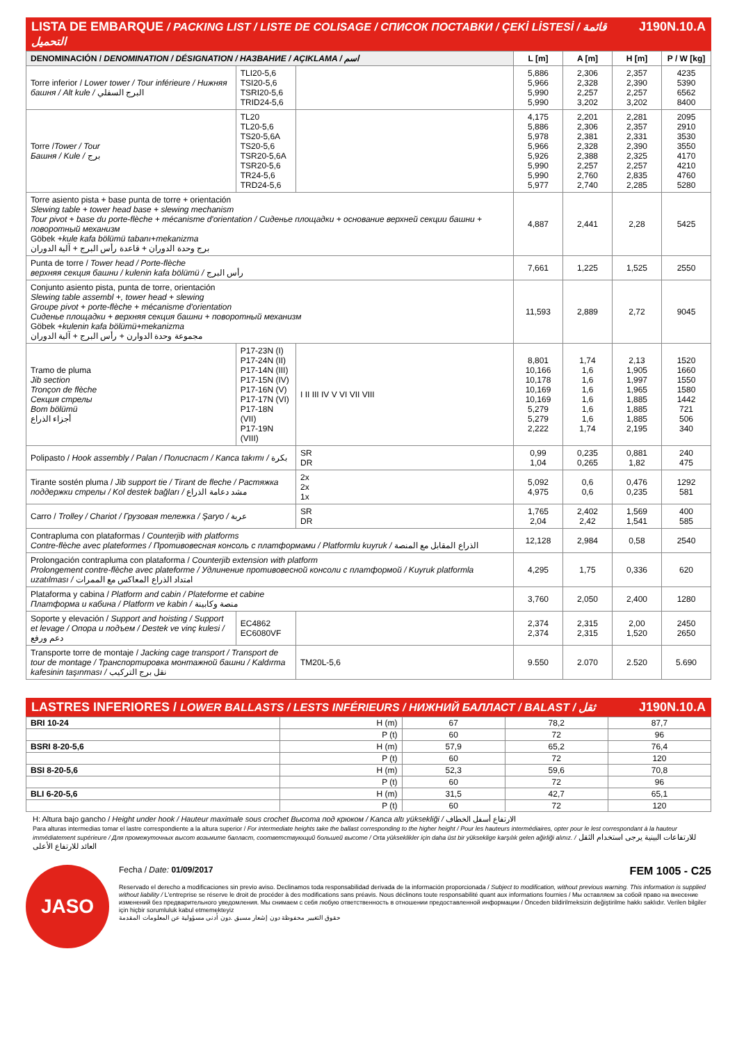LISTA DE EMBARQUE / PACKING LIST / LISTE DE COLISAGE / СПИСОК ПОСТАВКИ / ÇEKİ LİSTESİ / قائمة التحميل J190N.10.A
| DENOMINACIÓN / DENOMINATION / DÉSIGNATION / НАЗВАНИЕ / AÇIKLAMA / اسم | | | L [m] | A [m] | H [m] | P / W [kg] |
| --- | --- | --- | --- | --- | --- | --- |
| Torre inferior / Lower tower / Tour inférieure / Нижняя башня / Alt kule / البرج السفلي | TLI20-5,6 TSI20-5,6 TSRI20-5,6 TRID24-5,6 | | 5,886 5,966 5,990 5,990 | 2,306 2,328 2,257 3,202 | 2,357 2,390 2,257 3,202 | 4235 5390 6562 8400 |
| Torre / Tower / Tour Башня / Kule / برج | TL20 TL20-5,6 TS20-5,6A TS20-5,6 TSR20-5,6A TSR20-5,6 TR24-5,6 TRD24-5,6 | | 4,175 5,886 5,978 5,966 5,926 5,990 5,990 5,977 | 2,201 2,306 2,381 2,328 2,388 2,257 2,760 2,740 | 2,281 2,357 2,331 2,390 2,325 2,257 2,835 2,285 | 2095 2910 3530 3550 4170 4210 4760 5280 |
| Torre asiento pista + base punta de torre + orientación Slewing table + tower head base + slewing mechanism Tour pivot + base du porte-flèche + mécanisme d'orientation / Сиденье площадки + основание верхней секции башни + поворотный механизм Göbek + kule kafa bölümü tabanı+mekanizma برج وحدة الدوران + قاعدة رأس البرج + آلية الدوران | | | 4,887 | 2,441 | 2,28 | 5425 |
| Punta de torre / Tower head / Porte-flèche верхняя секция башни / kulenin kafa bölümü / رأس البرج | | | 7,661 | 1,225 | 1,525 | 2550 |
| Conjunto asiento pista, punta de torre, orientación Slewing table assembl +, tower head + slewing Groupe pivot + porte-flèche + mécanisme d'orientation Сиденье площадки + верхняя секция башни + поворотный механизм Göbek + kulenin kafa bölümü+mekanizma مجموعة وحدة الدوارن + رأس البرج + آلية الدوران | | | 11,593 | 2,889 | 2,72 | 9045 |
| Tramo de pluma Jib section Tronçon de flèche Секция стрелы Bom bölümü أجزاء الذراع | P17-23N (I) P17-24N (II) P17-14N (III) P17-15N (IV) P17-16N (V) P17-17N (VI) P17-18N (VII) P17-19N (VIII) | I II III IV V VI VII VIII | 8,801 10,166 10,178 10,169 10,169 5,279 5,279 2,222 | 1,74 1,6 1,6 1,6 1,6 1,6 1,6 1,74 | 2,13 1,905 1,997 1,965 1,885 1,885 1,885 2,195 | 1520 1660 1550 1580 1442 721 506 340 |
| Polipasto / Hook assembly / Palan / Полиспаст / Kanca takımı / بكرة | | SR DR | 0,99 1,04 | 0,235 0,265 | 0,881 1,82 | 240 475 |
| Tirante sostén pluma / Jib support tie / Tirant de fleche / Растяжка поддержки стрелы / Kol destek bağları / مشد دعامة الذراع | | 2x 2x 1x | 5,092 4,975 | 0,6 0,6 | 0,476 0,235 | 1292 581 |
| Carro / Trolley / Chariot / Грузовая тележка / Şaryo / عربة | | SR DR | 1,765 2,04 | 2,402 2,42 | 1,569 1,541 | 400 585 |
| Contrapluma con plataformas / Counterjib with platforms Contre-flèche avec plateformes / Противовесная консоль с платформами / Platformlu kuyruk / الذراع المقابل مع المنصة | | | 12,128 | 2,984 | 0,58 | 2540 |
| Prolongación contrapluma con plataforma / Counterjib extension with platform Prolongement contre-flèche avec plateforme / Удлинение противовесной консоли с платформой / Kuyruk platformla uzatılması / امتداد الذراع المعاكس مع الممرات | | | 4,295 | 1,75 | 0,336 | 620 |
| Plataforma y cabina / Platform and cabin / Plateforme et cabine Платформа и кабина / Platform ve kabin / منصة وكابينة | | | 3,760 | 2,050 | 2,400 | 1280 |
| Soporte y elevación / Support and hoisting / Support et levage / Опора и подъем / Destek ve vinç kulesi / دعم ورفع | EC4862 EC6080VF | | 2,374 2,374 | 2,315 2,315 | 2,00 1,520 | 2450 2650 |
| Transporte torre de montaje / Jacking cage transport / Transport de tour de montage / Транспортировка монтажной башни / Kaldırma kafesinin taşınması / نقل برج التركيب | | TM20L-5,6 | 9.550 | 2.070 | 2.520 | 5.690 |
LASTRES INFERIORES / LOWER BALLASTS / LESTS INFÉRIEURS / НИЖНИЙ БАЛЛАСТ / BALAST / ثقل J190N.10.A
| BRI 10-24 | H (m) | 67 | 78,2 | 87,7 |
| | P (t) | 60 | 72 | 96 |
| BSRI 8-20-5,6 | H (m) | 57,9 | 65,2 | 76,4 |
| | P (t) | 60 | 72 | 120 |
| BSI 8-20-5,6 | H (m) | 52,3 | 59,6 | 70,8 |
| | P (t) | 60 | 72 | 96 |
| BLI 6-20-5,6 | H (m) | 31,5 | 42,7 | 65,1 |
| | P (t) | 60 | 72 | 120 |
H: Altura bajo gancho / Height under hook / Hauteur maximale sous crochet Высота под крюком / Kanca altı yüksekliği / الارتفاع أسفل الخطاف
Para alturas intermedias tomar el lastre correspondiente a la altura superior / For intermediate heights take the ballast corresponding to the higher height / Pour les hauteurs intermédiaires, opter pour le lest correspondant à la hauteur immédiatement supérieure / Для промежуточных высот возьмите балласт, соответствующий большей высоте / Orta yükseklikler için daha üst bir yükseklige karşılık gelen ağirliği alınız. / للارتفاعات البينية يرجى استخدام الثقل العائد للارتفاع الأعلى
JASO
Fecha / Date: 01/09/2017 FEM 1005 - C25
Reservado el derecho a modificaciones sin previo aviso. Declinamos toda responsabilidad derivada de la información proporcionada / Subject to modification, without previous warning. This information is supplied without liability / L'entreprise se réserve le droit de procéder à des modifications sans préavis. Nous déclinons toute responsabilité quant aux informations fournies / Мы оставляем за собой право на внесение изменений без предварительного уведомления. Мы снимаем с себя любую ответственность в отношении предоставленной информации / Önceden bildirilmeksizin değiştirilme hakkı saklıdır. Verilen bilgiler için hiçbir sorumluluk kabul etmemekteyiz
حقوق التغيير محفوظة دون إشعار مسبق .دون أدنى مسؤولية عن المعلومات المقدمة